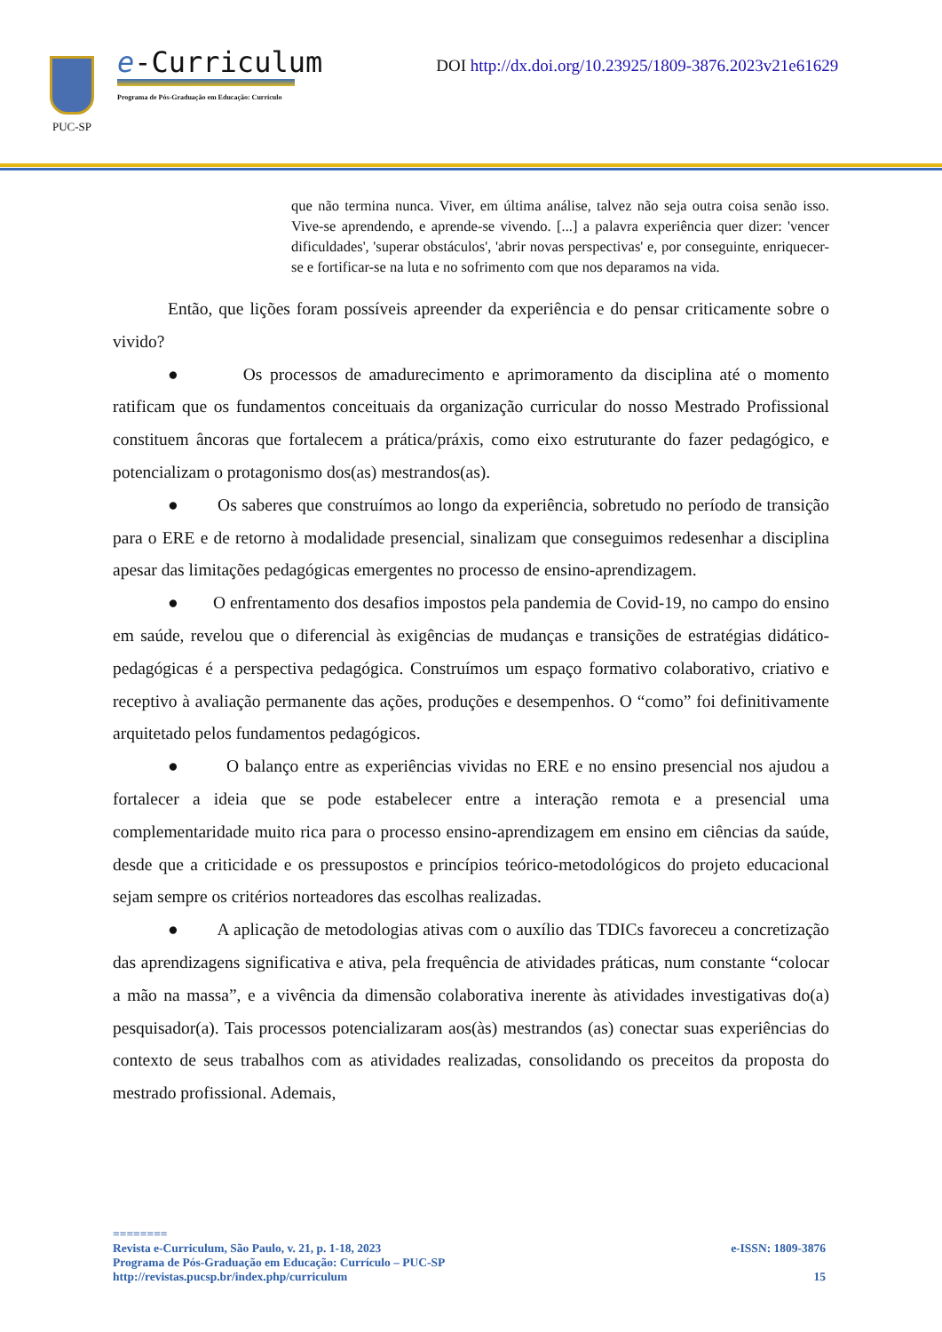PUC-SP
e-Curriculum
Programa de Pós-Graduação em Educação: Currículo
DOI http://dx.doi.org/10.23925/1809-3876.2023v21e61629
que não termina nunca. Viver, em última análise, talvez não seja outra coisa senão isso. Vive-se aprendendo, e aprende-se vivendo. [...] a palavra experiência quer dizer: 'vencer dificuldades', 'superar obstáculos', 'abrir novas perspectivas' e, por conseguinte, enriquecer-se e fortificar-se na luta e no sofrimento com que nos deparamos na vida.
Então, que lições foram possíveis apreender da experiência e do pensar criticamente sobre o vivido?
● Os processos de amadurecimento e aprimoramento da disciplina até o momento ratificam que os fundamentos conceituais da organização curricular do nosso Mestrado Profissional constituem âncoras que fortalecem a prática/práxis, como eixo estruturante do fazer pedagógico, e potencializam o protagonismo dos(as) mestrandos(as).
● Os saberes que construímos ao longo da experiência, sobretudo no período de transição para o ERE e de retorno à modalidade presencial, sinalizam que conseguimos redesenhar a disciplina apesar das limitações pedagógicas emergentes no processo de ensino-aprendizagem.
● O enfrentamento dos desafios impostos pela pandemia de Covid-19, no campo do ensino em saúde, revelou que o diferencial às exigências de mudanças e transições de estratégias didático-pedagógicas é a perspectiva pedagógica. Construímos um espaço formativo colaborativo, criativo e receptivo à avaliação permanente das ações, produções e desempenhos. O “como” foi definitivamente arquitetado pelos fundamentos pedagógicos.
● O balanço entre as experiências vividas no ERE e no ensino presencial nos ajudou a fortalecer a ideia que se pode estabelecer entre a interação remota e a presencial uma complementaridade muito rica para o processo ensino-aprendizagem em ensino em ciências da saúde, desde que a criticidade e os pressupostos e princípios teórico-metodológicos do projeto educacional sejam sempre os critérios norteadores das escolhas realizadas.
● A aplicação de metodologias ativas com o auxílio das TDICs favoreceu a concretização das aprendizagens significativa e ativa, pela frequência de atividades práticas, num constante “colocar a mão na massa”, e a vivência da dimensão colaborativa inerente às atividades investigativas do(a) pesquisador(a). Tais processos potencializaram aos(às) mestrandos (as) conectar suas experiências do contexto de seus trabalhos com as atividades realizadas, consolidando os preceitos da proposta do mestrado profissional. Ademais,
========
Revista e-Curriculum, São Paulo, v. 21, p. 1-18, 2023 e-ISSN: 1809-3876
Programa de Pós-Graduação em Educação: Currículo – PUC-SP
http://revistas.pucsp.br/index.php/curriculum 15